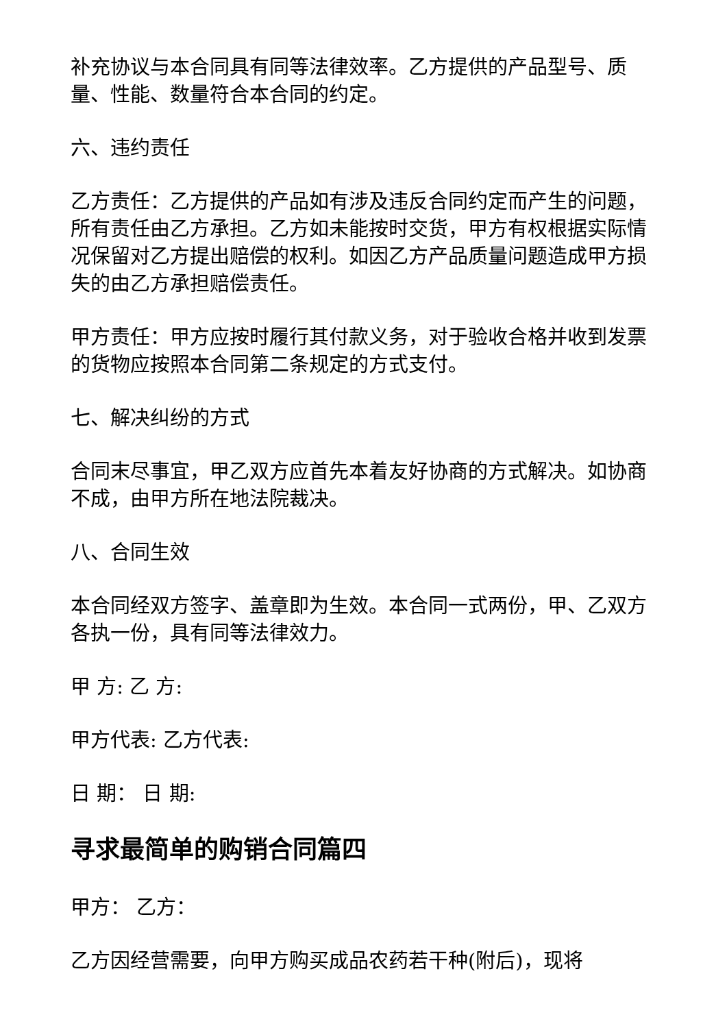补充协议与本合同具有同等法律效率。乙方提供的产品型号、质量、性能、数量符合本合同的约定。
六、违约责任
乙方责任：乙方提供的产品如有涉及违反合同约定而产生的问题，所有责任由乙方承担。乙方如未能按时交货，甲方有权根据实际情况保留对乙方提出赔偿的权利。如因乙方产品质量问题造成甲方损失的由乙方承担赔偿责任。
甲方责任：甲方应按时履行其付款义务，对于验收合格并收到发票的货物应按照本合同第二条规定的方式支付。
七、解决纠纷的方式
合同末尽事宜，甲乙双方应首先本着友好协商的方式解决。如协商不成，由甲方所在地法院裁决。
八、合同生效
本合同经双方签字、盖章即为生效。本合同一式两份，甲、乙双方各执一份，具有同等法律效力。
甲 方: 乙 方:
甲方代表: 乙方代表:
日 期： 日 期:
寻求最简单的购销合同篇四
甲方： 乙方：
乙方因经营需要，向甲方购买成品农药若干种(附后)，现将